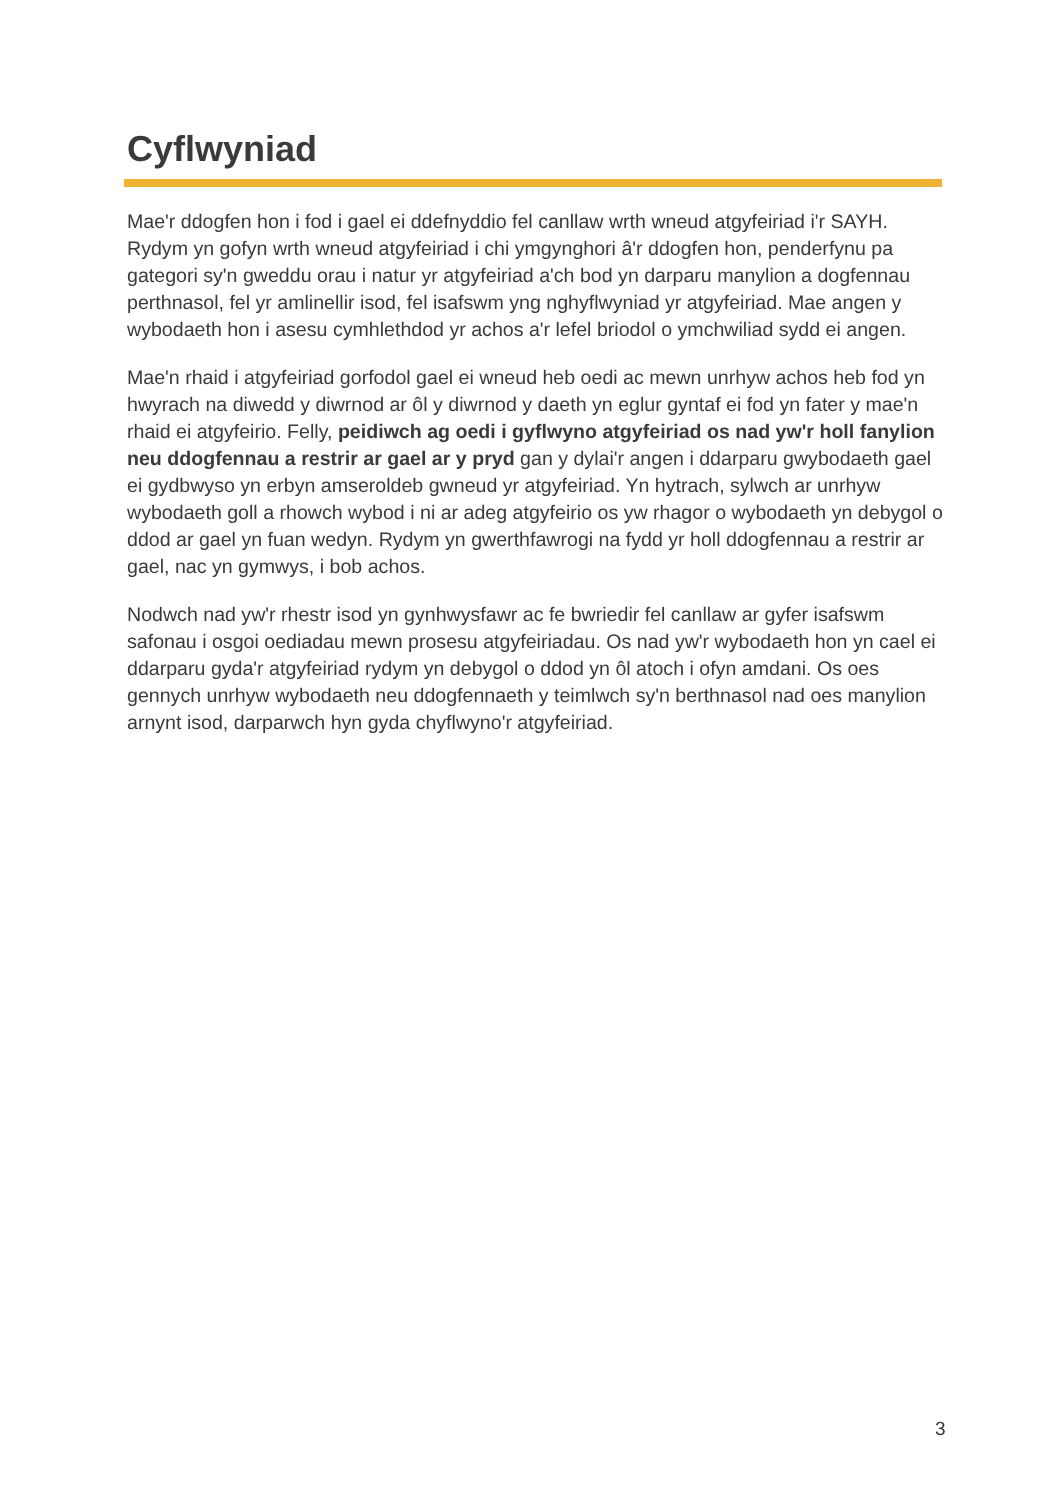Cyflwyniad
Mae'r ddogfen hon i fod i gael ei ddefnyddio fel canllaw wrth wneud atgyfeiriad i'r SAYH. Rydym yn gofyn wrth wneud atgyfeiriad i chi ymgynghori â'r ddogfen hon, penderfynu pa gategori sy'n gweddu orau i natur yr atgyfeiriad a'ch bod yn darparu manylion a dogfennau perthnasol, fel yr amlinellir isod, fel isafswm yng nghyflwyniad yr atgyfeiriad. Mae angen y wybodaeth hon i asesu cymhlethdod yr achos a'r lefel briodol o ymchwiliad sydd ei angen.
Mae'n rhaid i atgyfeiriad gorfodol gael ei wneud heb oedi ac mewn unrhyw achos heb fod yn hwyrach na diwedd y diwrnod ar ôl y diwrnod y daeth yn eglur gyntaf ei fod yn fater y mae'n rhaid ei atgyfeirio. Felly, peidiwch ag oedi i gyflwyno atgyfeiriad os nad yw'r holl fanylion neu ddogfennau a restrir ar gael ar y pryd gan y dylai'r angen i ddarparu gwybodaeth gael ei gydbwyso yn erbyn amseroldeb gwneud yr atgyfeiriad. Yn hytrach, sylwch ar unrhyw wybodaeth goll a rhowch wybod i ni ar adeg atgyfeirio os yw rhagor o wybodaeth yn debygol o ddod ar gael yn fuan wedyn. Rydym yn gwerthfawrogi na fydd yr holl ddogfennau a restrir ar gael, nac yn gymwys, i bob achos.
Nodwch nad yw'r rhestr isod yn gynhwysfawr ac fe bwriedir fel canllaw ar gyfer isafswm safonau i osgoi oediadau mewn prosesu atgyfeiriadau. Os nad yw'r wybodaeth hon yn cael ei ddarparu gyda'r atgyfeiriad rydym yn debygol o ddod yn ôl atoch i ofyn amdani. Os oes gennych unrhyw wybodaeth neu ddogfennaeth y teimlwch sy'n berthnasol nad oes manylion arnynt isod, darparwch hyn gyda chyflwyno'r atgyfeiriad.
3